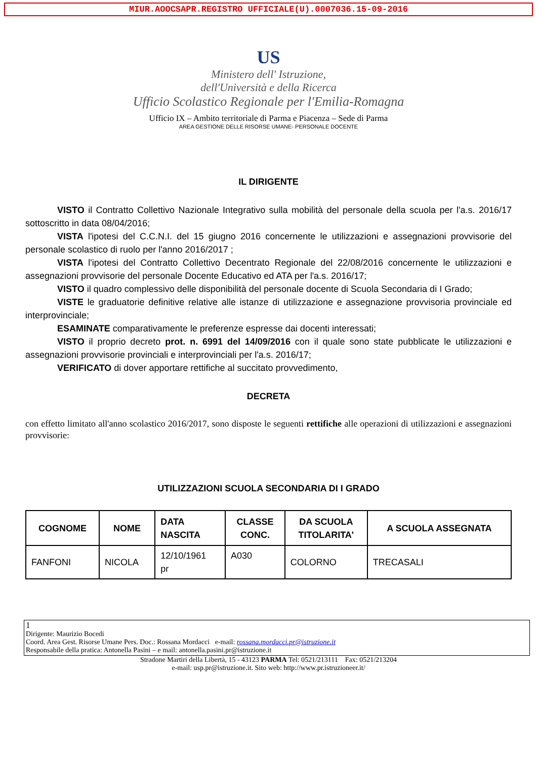MIUR.AOOCSAPR.REGISTRO UFFICIALE(U).0007036.15-09-2016
US
Ministero dell' Istruzione,
dell'Università e della Ricerca
Ufficio Scolastico Regionale per l'Emilia-Romagna
Ufficio IX – Ambito territoriale di Parma e Piacenza – Sede di Parma
AREA GESTIONE DELLE RISORSE UMANE- PERSONALE DOCENTE
IL DIRIGENTE
VISTO il Contratto Collettivo Nazionale Integrativo sulla mobilità del personale della scuola per l'a.s. 2016/17 sottoscritto in data 08/04/2016;
VISTA l'ipotesi del C.C.N.I. del 15 giugno 2016 concernente le utilizzazioni e assegnazioni provvisorie del personale scolastico di ruolo per l'anno 2016/2017 ;
VISTA l'ipotesi del Contratto Collettivo Decentrato Regionale del 22/08/2016 concernente le utilizzazioni e assegnazioni provvisorie del personale Docente Educativo ed ATA per l'a.s. 2016/17;
VISTO il quadro complessivo delle disponibilità del personale docente di Scuola Secondaria di I Grado;
VISTE le graduatorie definitive relative alle istanze di utilizzazione e assegnazione provvisoria provinciale ed interprovinciale;
ESAMINATE comparativamente le preferenze espresse dai docenti interessati;
VISTO il proprio decreto prot. n. 6991 del 14/09/2016 con il quale sono state pubblicate le utilizzazioni e assegnazioni provvisorie provinciali e interprovinciali per l'a.s. 2016/17;
VERIFICATO di dover apportare rettifiche al succitato provvedimento,
DECRETA
con effetto limitato all'anno scolastico 2016/2017, sono disposte le seguenti rettifiche alle operazioni di utilizzazioni e assegnazioni provvisorie:
UTILIZZAZIONI SCUOLA SECONDARIA DI I GRADO
| COGNOME | NOME | DATA NASCITA | CLASSE CONC. | DA SCUOLA TITOLARITA' | A SCUOLA ASSEGNATA |
| --- | --- | --- | --- | --- | --- |
| FANFONI | NICOLA | 12/10/1961 pr | A030 | COLORNO | TRECASALI |
1
Dirigente: Maurizio Bocedi
Coord. Area Gest. Risorse Umane Pers. Doc.: Rossana Mordacci e-mail: rossana.mordacci.pr@istruzione.it
Responsabile della pratica: Antonella Pasini – e mail: antonella.pasini.pr@istruzione.it
Stradone Martiri della Libertà, 15 - 43123 PARMA Tel: 0521/213111 Fax: 0521/213204
e-mail: usp.pr@istruzione.it. Sito web: http://www.pr.istruzioneer.it/